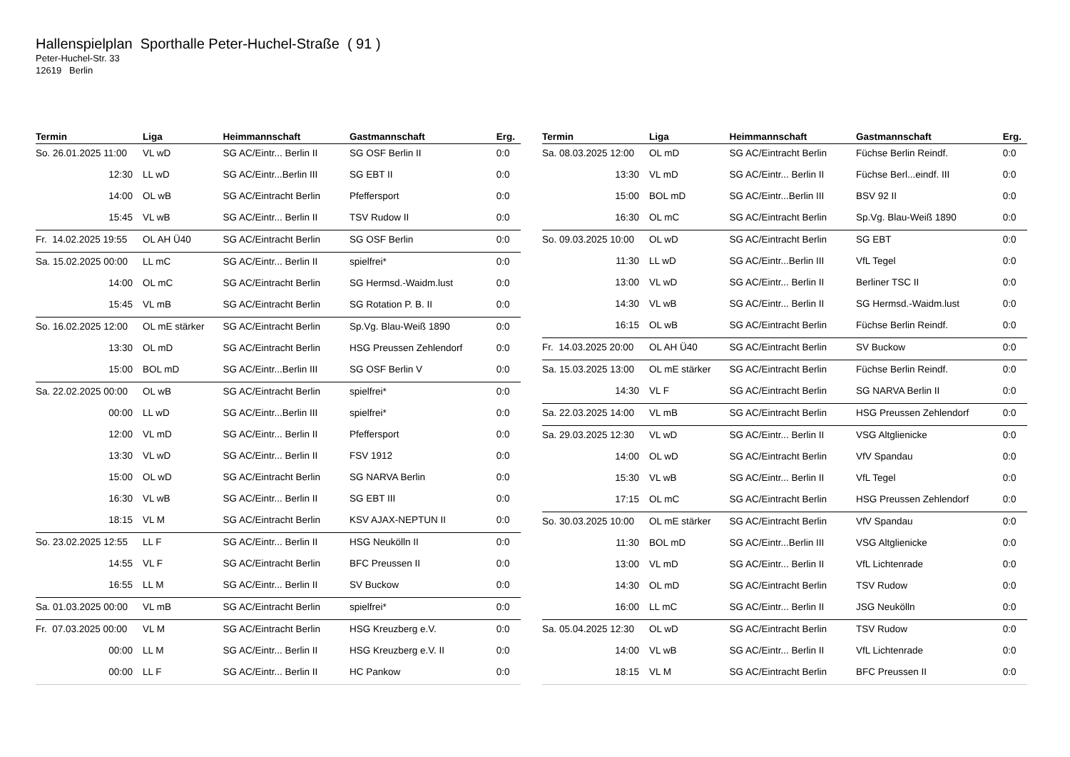Hallenspielplan Sporthalle Peter-Huchel-Straße ( 91 )
Peter-Huchel-Str. 33
12619 Berlin
| Termin | Liga | Heimmannschaft | Gastmannschaft | Erg. |
| --- | --- | --- | --- | --- |
| So. 26.01.2025 11:00 | VL wD | SG AC/Eintr... Berlin II | SG OSF Berlin II | 0:0 |
| 12:30 | LL wD | SG AC/Eintr...Berlin III | SG EBT II | 0:0 |
| 14:00 | OL wB | SG AC/Eintracht Berlin | Pfeffersport | 0:0 |
| 15:45 | VL wB | SG AC/Eintr... Berlin II | TSV Rudow II | 0:0 |
| Fr. 14.02.2025 19:55 | OL AH Ü40 | SG AC/Eintracht Berlin | SG OSF Berlin | 0:0 |
| Sa. 15.02.2025 00:00 | LL mC | SG AC/Eintr... Berlin II | spielfrei* | 0:0 |
| 14:00 | OL mC | SG AC/Eintracht Berlin | SG Hermsd.-Waidm.lust | 0:0 |
| 15:45 | VL mB | SG AC/Eintracht Berlin | SG Rotation P. B. II | 0:0 |
| So. 16.02.2025 12:00 | OL mE stärker | SG AC/Eintracht Berlin | Sp.Vg. Blau-Weiß 1890 | 0:0 |
| 13:30 | OL mD | SG AC/Eintracht Berlin | HSG Preussen Zehlendorf | 0:0 |
| 15:00 | BOL mD | SG AC/Eintr...Berlin III | SG OSF Berlin V | 0:0 |
| Sa. 22.02.2025 00:00 | OL wB | SG AC/Eintracht Berlin | spielfrei* | 0:0 |
| 00:00 | LL wD | SG AC/Eintr...Berlin III | spielfrei* | 0:0 |
| 12:00 | VL mD | SG AC/Eintr... Berlin II | Pfeffersport | 0:0 |
| 13:30 | VL wD | SG AC/Eintr... Berlin II | FSV 1912 | 0:0 |
| 15:00 | OL wD | SG AC/Eintracht Berlin | SG NARVA Berlin | 0:0 |
| 16:30 | VL wB | SG AC/Eintr... Berlin II | SG EBT III | 0:0 |
| 18:15 | VL M | SG AC/Eintracht Berlin | KSV AJAX-NEPTUN II | 0:0 |
| So. 23.02.2025 12:55 | LL F | SG AC/Eintr... Berlin II | HSG Neukölln II | 0:0 |
| 14:55 | VL F | SG AC/Eintracht Berlin | BFC Preussen II | 0:0 |
| 16:55 | LL M | SG AC/Eintr... Berlin II | SV Buckow | 0:0 |
| Sa. 01.03.2025 00:00 | VL mB | SG AC/Eintracht Berlin | spielfrei* | 0:0 |
| Fr. 07.03.2025 00:00 | VL M | SG AC/Eintracht Berlin | HSG Kreuzberg e.V. | 0:0 |
| 00:00 | LL M | SG AC/Eintr... Berlin II | HSG Kreuzberg e.V. II | 0:0 |
| 00:00 | LL F | SG AC/Eintr... Berlin II | HC Pankow | 0:0 |
| Termin | Liga | Heimmannschaft | Gastmannschaft | Erg. |
| --- | --- | --- | --- | --- |
| Sa. 08.03.2025 12:00 | OL mD | SG AC/Eintracht Berlin | Füchse Berlin Reindf. | 0:0 |
| 13:30 | VL mD | SG AC/Eintr... Berlin II | Füchse Berl...eindf. III | 0:0 |
| 15:00 | BOL mD | SG AC/Eintr...Berlin III | BSV 92 II | 0:0 |
| 16:30 | OL mC | SG AC/Eintracht Berlin | Sp.Vg. Blau-Weiß 1890 | 0:0 |
| So. 09.03.2025 10:00 | OL wD | SG AC/Eintracht Berlin | SG EBT | 0:0 |
| 11:30 | LL wD | SG AC/Eintr...Berlin III | VfL Tegel | 0:0 |
| 13:00 | VL wD | SG AC/Eintr... Berlin II | Berliner TSC II | 0:0 |
| 14:30 | VL wB | SG AC/Eintr... Berlin II | SG Hermsd.-Waidm.lust | 0:0 |
| 16:15 | OL wB | SG AC/Eintracht Berlin | Füchse Berlin Reindf. | 0:0 |
| Fr. 14.03.2025 20:00 | OL AH Ü40 | SG AC/Eintracht Berlin | SV Buckow | 0:0 |
| Sa. 15.03.2025 13:00 | OL mE stärker | SG AC/Eintracht Berlin | Füchse Berlin Reindf. | 0:0 |
| 14:30 | VL F | SG AC/Eintracht Berlin | SG NARVA Berlin II | 0:0 |
| Sa. 22.03.2025 14:00 | VL mB | SG AC/Eintracht Berlin | HSG Preussen Zehlendorf | 0:0 |
| Sa. 29.03.2025 12:30 | VL wD | SG AC/Eintr... Berlin II | VSG Altglienicke | 0:0 |
| 14:00 | OL wD | SG AC/Eintracht Berlin | VfV Spandau | 0:0 |
| 15:30 | VL wB | SG AC/Eintr... Berlin II | VfL Tegel | 0:0 |
| 17:15 | OL mC | SG AC/Eintracht Berlin | HSG Preussen Zehlendorf | 0:0 |
| So. 30.03.2025 10:00 | OL mE stärker | SG AC/Eintracht Berlin | VfV Spandau | 0:0 |
| 11:30 | BOL mD | SG AC/Eintr...Berlin III | VSG Altglienicke | 0:0 |
| 13:00 | VL mD | SG AC/Eintr... Berlin II | VfL Lichtenrade | 0:0 |
| 14:30 | OL mD | SG AC/Eintracht Berlin | TSV Rudow | 0:0 |
| 16:00 | LL mC | SG AC/Eintr... Berlin II | JSG Neukölln | 0:0 |
| Sa. 05.04.2025 12:30 | OL wD | SG AC/Eintracht Berlin | TSV Rudow | 0:0 |
| 14:00 | VL wB | SG AC/Eintr... Berlin II | VfL Lichtenrade | 0:0 |
| 18:15 | VL M | SG AC/Eintracht Berlin | BFC Preussen II | 0:0 |